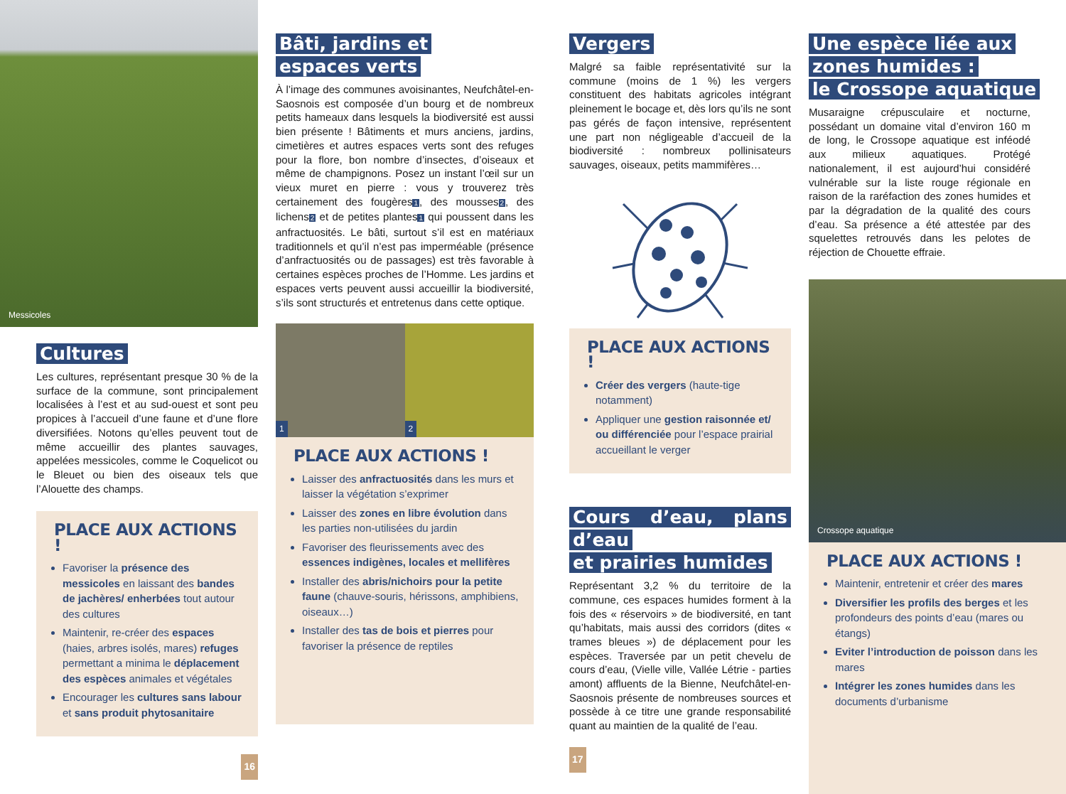Messicoles
Cultures
Les cultures, représentant presque 30 % de la surface de la commune, sont principalement localisées à l’est et au sud-ouest et sont peu propices à l’accueil d’une faune et d’une flore diversifiées. Notons qu’elles peuvent tout de même accueillir des plantes sauvages, appelées messicoles, comme le Coquelicot ou le Bleuet ou bien des oiseaux tels que l’Alouette des champs.
PLACE AUX ACTIONS !
Favoriser la présence des messicoles en laissant des bandes de jachères/ enherbées tout autour des cultures
Maintenir, re-créer des espaces (haies, arbres isolés, mares) refuges permettant a minima le déplacement des espèces animales et végétales
Encourager les cultures sans labour et sans produit phytosanitaire
16
Bâti, jardins et
espaces verts
À l’image des communes avoisinantes, Neufchâtel-en-Saosnois est composée d’un bourg et de nombreux petits hameaux dans lesquels la biodiversité est aussi bien présente ! Bâtiments et murs anciens, jardins, cimetières et autres espaces verts sont des refuges pour la flore, bon nombre d’insectes, d’oiseaux et même de champignons. Posez un instant l’œil sur un vieux muret en pierre : vous y trouverez très certainement des fougères1, des mousses2, des lichens2 et de petites plantes1 qui poussent dans les anfractuosités. Le bâti, surtout s’il est en matériaux traditionnels et qu’il n’est pas imperméable (présence d’anfractuosités ou de passages) est très favorable à certaines espèces proches de l’Homme. Les jardins et espaces verts peuvent aussi accueillir la biodiversité, s’ils sont structurés et entretenus dans cette optique.
1
2
PLACE AUX ACTIONS !
Laisser des anfractuosités dans les murs et laisser la végétation s’exprimer
Laisser des zones en libre évolution dans les parties non-utilisées du jardin
Favoriser des fleurissements avec des essences indigènes, locales et mellifères
Installer des abris/nichoirs pour la petite faune (chauve-souris, hérissons, amphibiens, oiseaux…)
Installer des tas de bois et pierres pour favoriser la présence de reptiles
Vergers
Malgré sa faible représentativité sur la commune (moins de 1 %) les vergers constituent des habitats agricoles intégrant pleinement le bocage et, dès lors qu’ils ne sont pas gérés de façon intensive, représentent une part non négligeable d’accueil de la biodiversité : nombreux pollinisateurs sauvages, oiseaux, petits mammifères…
PLACE AUX ACTIONS !
Créer des vergers (haute-tige notamment)
Appliquer une gestion raisonnée et/ ou différenciée pour l’espace prairial accueillant le verger
Cours d’eau, plans d’eau
et prairies humides
Représentant 3,2 % du territoire de la commune, ces espaces humides forment à la fois des « réservoirs » de biodiversité, en tant qu’habitats, mais aussi des corridors (dites « trames bleues ») de déplacement pour les espèces. Traversée par un petit chevelu de cours d’eau, (Vielle ville, Vallée Létrie - parties amont) affluents de la Bienne, Neufchâtel-en-Saosnois présente de nombreuses sources et possède à ce titre une grande responsabilité quant au maintien de la qualité de l’eau.
17
Une espèce liée aux
zones humides :
le Crossope aquatique
Musaraigne crépusculaire et nocturne, possédant un domaine vital d’environ 160 m de long, le Crossope aquatique est inféodé aux milieux aquatiques. Protégé nationalement, il est aujourd’hui considéré vulnérable sur la liste rouge régionale en raison de la raréfaction des zones humides et par la dégradation de la qualité des cours d’eau. Sa présence a été attestée par des squelettes retrouvés dans les pelotes de réjection de Chouette effraie.
Crossope aquatique
PLACE AUX ACTIONS !
Maintenir, entretenir et créer des mares
Diversifier les profils des berges et les profondeurs des points d’eau (mares ou étangs)
Eviter l’introduction de poisson dans les mares
Intégrer les zones humides dans les documents d’urbanisme